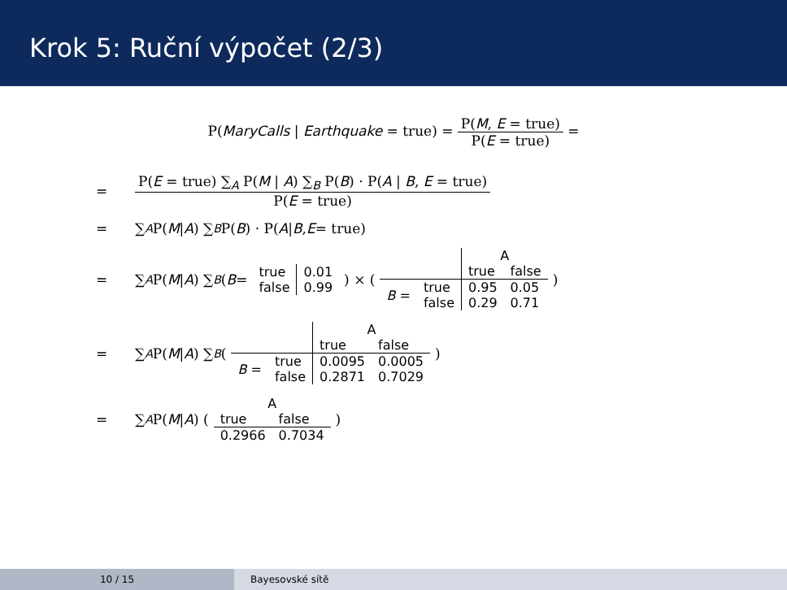Krok 5: Ruční výpočet (2/3)
P(MaryCalls | Earthquake = true) = P(M, E = true) P(E = true) =
= P(E = true) ∑<sub>A</sub> P(M | A) ∑<sub>B</sub> P(B) · P(A | B, E = true) P(E = true)
= ∑<sub>A</sub> P(M | A) ∑<sub>B</sub> P(B) · P(A | B, E = true)
= ∑<sub>A</sub> P(M | A) ∑<sub>B</sub> ( B =
| true | 0.01 |
| false | 0.99 |
) × (
| | | A | |
| | | true | false |
| B = | true | 0.95 | 0.05 |
| | false | 0.29 | 0.71 |
)
= ∑<sub>A</sub> P(M | A) ∑<sub>B</sub> (
| | | A | |
| | | true | false |
| B = | true | 0.0095 | 0.0005 |
| | false | 0.2871 | 0.7029 |
)
= ∑<sub>A</sub> P(M | A) (
| A | |
| true | false |
| 0.2966 | 0.7034 |
)
10 / 15 Bayesovské sítě